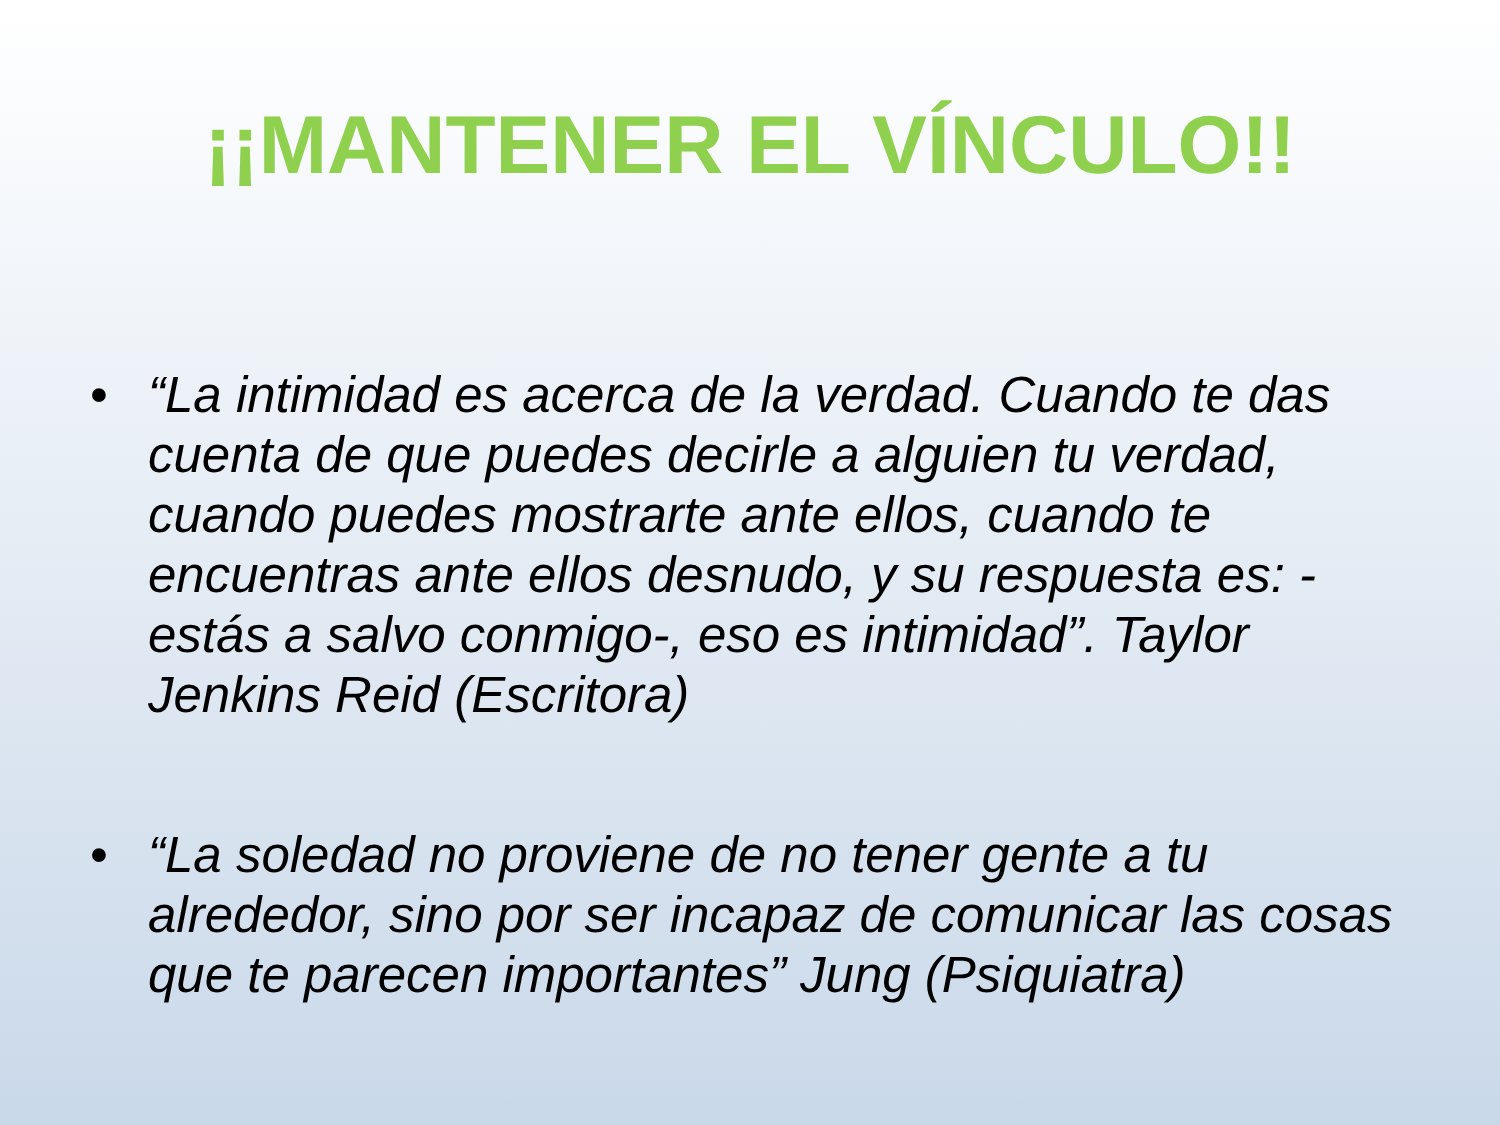¡¡MANTENER EL VÍNCULO!!
• “La intimidad es acerca de la verdad. Cuando te das cuenta de que puedes decirle a alguien tu verdad, cuando puedes mostrarte ante ellos, cuando te encuentras ante ellos desnudo, y su respuesta es: -estás a salvo conmigo-, eso es intimidad”. Taylor Jenkins Reid (Escritora)
• “La soledad no proviene de no tener gente a tu alrededor, sino por ser incapaz de comunicar las cosas que te parecen importantes” Jung (Psiquiatra)